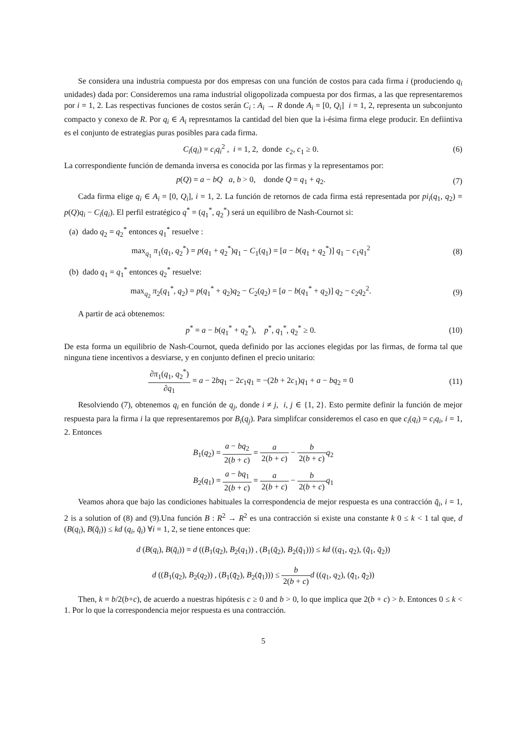Se considera una industria compuesta por dos empresas con una función de costos para cada firma i (produciendo q<sub>i</sub> unidades) dada por: Consideremos una rama industrial oligopolizada compuesta por dos firmas, a las que representaremos por i = 1, 2. Las respectivas funciones de costos serán C<sub>i</sub> : A<sub>i</sub> → R donde A<sub>i</sub> = [0, Q<sub>i</sub>] i = 1, 2, representa un subconjunto compacto y conexo de R. Por q<sub>i</sub> ∈ A<sub>i</sub> represntamos la cantidad del bien que la i-ésima firma elege producir. En defiintiva es el conjunto de estrategias puras posibles para cada firma.
C<sub>i</sub>(q<sub>i</sub>) = c<sub>i</sub>q<sub>i</sub><sup>2</sup> , i = 1, 2, donde c<sub>2</sub>, c<sub>1</sub> ≥ 0.
(6)
La correspondiente función de demanda inversa es conocida por las firmas y la representamos por:
p(Q) = a − bQ a, b > 0, donde Q = q<sub>1</sub> + q<sub>2</sub>.
(7)
Cada firma elige q<sub>i</sub> ∈ A<sub>i</sub> = [0, Q<sub>i</sub>], i = 1, 2. La función de retornos de cada firma está representada por pi<sub>i</sub>(q<sub>1</sub>, q<sub>2</sub>) = p(Q)q<sub>i</sub> − C<sub>i</sub>(q<sub>i</sub>). El perfil estratégico q<sup>*</sup> = (q<sub>1</sub><sup>*</sup>, q<sub>2</sub><sup>*</sup>) será un equilibro de Nash-Cournot si:
(a) dado q<sub>2</sub> = q<sub>2</sub><sup>*</sup> entonces q<sub>1</sub><sup>*</sup> resuelve :
max<sub>q<sub>1</sub></sub> π<sub>1</sub>(q<sub>1</sub>, q<sub>2</sub><sup>*</sup>) = p(q<sub>1</sub> + q<sub>2</sub><sup>*</sup>)q<sub>1</sub> − C<sub>1</sub>(q<sub>1</sub>) = [a − b(q<sub>1</sub> + q<sub>2</sub><sup>*</sup>)] q<sub>1</sub> − c<sub>1</sub>q<sub>1</sub><sup>2</sup>
(8)
(b) dado q<sub>1</sub> = q<sub>1</sub><sup>*</sup> entonces q<sub>2</sub><sup>*</sup> resuelve:
max<sub>q<sub>2</sub></sub> π<sub>2</sub>(q<sub>1</sub><sup>*</sup>, q<sub>2</sub>) = p(q<sub>1</sub><sup>*</sup> + q<sub>2</sub>)q<sub>2</sub> − C<sub>2</sub>(q<sub>2</sub>) = [a − b(q<sub>1</sub><sup>*</sup> + q<sub>2</sub>)] q<sub>2</sub> − c<sub>2</sub>q<sub>2</sub><sup>2</sup>.
(9)
A partir de acá obtenemos:
p<sup>*</sup> = a − b(q<sub>1</sub><sup>*</sup> + q<sub>2</sub><sup>*</sup>), p<sup>*</sup>, q<sub>1</sub><sup>*</sup>, q<sub>2</sub><sup>*</sup> ≥ 0.
(10)
De esta forma un equilibrio de Nash-Cournot, queda definido por las acciones elegidas por las firmas, de forma tal que ninguna tiene incentivos a desviarse, y en conjunto definen el precio unitario:
∂π<sub>1</sub>(q<sub>1</sub>, q<sub>2</sub><sup>*</sup>) ∂q<sub>1</sub> = a − 2bq<sub>1</sub> − 2c<sub>1</sub>q<sub>1</sub> = −(2b + 2c<sub>1</sub>)q<sub>1</sub> + a − bq<sub>2</sub> = 0
(11)
Resolviendo (7), obtenemos q<sub>i</sub> en función de q<sub>j</sub>, donde i ≠ j, i, j ∈ {1, 2}. Esto permite definir la función de mejor respuesta para la firma i la que representaremos por B<sub>i</sub>(q<sub>j</sub>). Para simplifcar consideremos el caso en que c<sub>i</sub>(q<sub>i</sub>) = c<sub>i</sub>q<sub>i</sub>, i = 1, 2. Entonces
B<sub>1</sub>(q<sub>2</sub>) = a − bq<sub>2</sub> 2(b + c) = a 2(b + c) − b 2(b + c) q<sub>2</sub>
B<sub>2</sub>(q<sub>1</sub>) = a − bq<sub>1</sub> 2(b + c) = a 2(b + c) − b 2(b + c) q<sub>1</sub>
Veamos ahora que bajo las condiciones habituales la correspondencia de mejor respuesta es una contracción q̄<sub>i</sub>, i = 1, 2 is a solution of (8) and (9).Una función B : R<sup>2</sup> → R<sup>2</sup> es una contracción si existe una constante k 0 ≤ k < 1 tal que, d (B(q<sub>i</sub>), B(q̄<sub>i</sub>)) ≤ kd (q<sub>i</sub>, q̄<sub>i</sub>) ∀i = 1, 2, se tiene entonces que:
d (B(q<sub>i</sub>), B(q̄<sub>i</sub>)) = d ((B<sub>1</sub>(q<sub>2</sub>), B<sub>2</sub>(q<sub>1</sub>)) , (B<sub>1</sub>(q̄<sub>2</sub>), B<sub>2</sub>(q̄<sub>1</sub>))) ≤ kd ((q<sub>1</sub>, q<sub>2</sub>), (q̄<sub>1</sub>, q̄<sub>2</sub>))
d ((B<sub>1</sub>(q<sub>2</sub>), B<sub>2</sub>(q<sub>2</sub>)) , (B<sub>1</sub>(q̄<sub>2</sub>), B<sub>2</sub>(q̄<sub>1</sub>))) ≤ b 2(b + c) d ((q<sub>1</sub>, q<sub>2</sub>), (q̄<sub>1</sub>, q̄<sub>2</sub>))
Then, k = b/2(b+c), de acuerdo a nuestras hipótesis c ≥ 0 and b > 0, lo que implica que 2(b + c) > b. Entonces 0 ≤ k < 1. Por lo que la correspondencia mejor respuesta es una contracción.
5